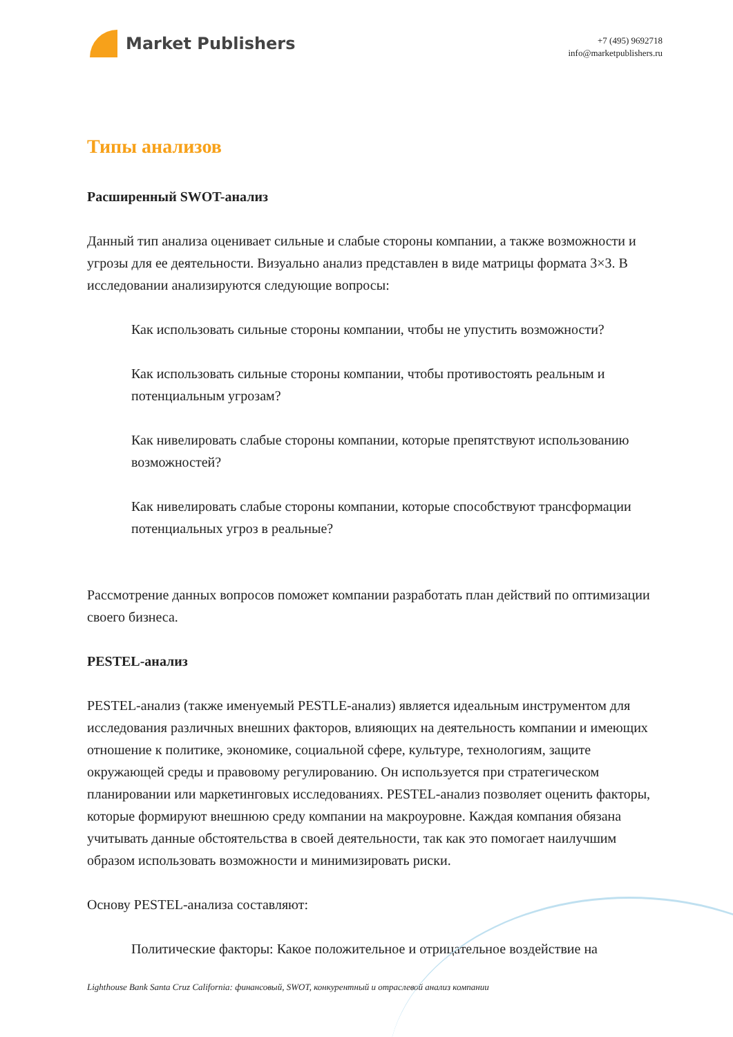Market Publishers
+7 (495) 9692718
info@marketpublishers.ru
Типы анализов
Расширенный SWOT-анализ
Данный тип анализа оценивает сильные и слабые стороны компании, а также возможности и угрозы для ее деятельности. Визуально анализ представлен в виде матрицы формата 3×3. В исследовании анализируются следующие вопросы:
Как использовать сильные стороны компании, чтобы не упустить возможности?
Как использовать сильные стороны компании, чтобы противостоять реальным и потенциальным угрозам?
Как нивелировать слабые стороны компании, которые препятствуют использованию возможностей?
Как нивелировать слабые стороны компании, которые способствуют трансформации потенциальных угроз в реальные?
Рассмотрение данных вопросов поможет компании разработать план действий по оптимизации своего бизнеса.
PESTEL-анализ
PESTEL-анализ (также именуемый PESTLE-анализ) является идеальным инструментом для исследования различных внешних факторов, влияющих на деятельность компании и имеющих отношение к политике, экономике, социальной сфере, культуре, технологиям, защите окружающей среды и правовому регулированию. Он используется при стратегическом планировании или маркетинговых исследованиях. PESTEL-анализ позволяет оценить факторы, которые формируют внешнюю среду компании на макроуровне. Каждая компания обязана учитывать данные обстоятельства в своей деятельности, так как это помогает наилучшим образом использовать возможности и минимизировать риски.
Основу PESTEL-анализа составляют:
Политические факторы: Какое положительное и отрицательное воздействие на
Lighthouse Bank Santa Cruz California: финансовый, SWOT, конкурентный и отраслевой анализ компании